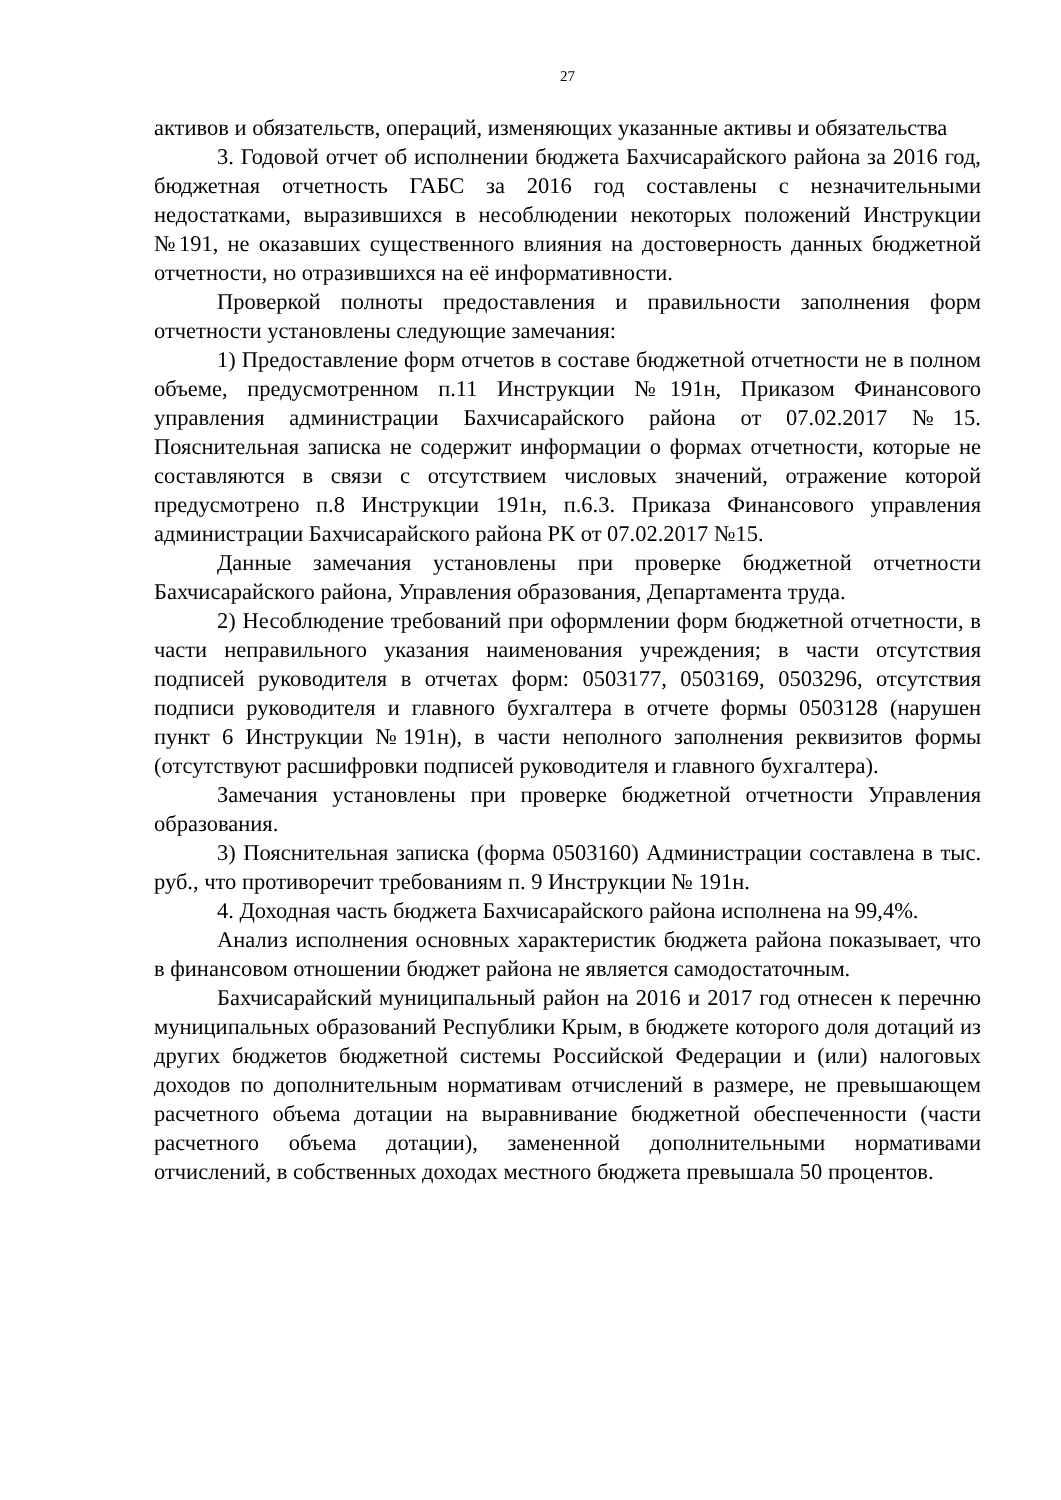27
активов и обязательств, операций, изменяющих указанные активы и обязательства
3. Годовой отчет об исполнении бюджета Бахчисарайского района за 2016 год, бюджетная отчетность ГАБС за 2016 год составлены с незначительными недостатками, выразившихся в несоблюдении некоторых положений Инструкции №191, не оказавших существенного влияния на достоверность данных бюджетной отчетности, но отразившихся на её информативности.
Проверкой полноты предоставления и правильности заполнения форм отчетности установлены следующие замечания:
1) Предоставление форм отчетов в составе бюджетной отчетности не в полном объеме, предусмотренном п.11 Инструкции №191н, Приказом Финансового управления администрации Бахчисарайского района от 07.02.2017 №15. Пояснительная записка не содержит информации о формах отчетности, которые не составляются в связи с отсутствием числовых значений, отражение которой предусмотрено п.8 Инструкции 191н, п.6.3. Приказа Финансового управления администрации Бахчисарайского района РК от 07.02.2017 №15.
Данные замечания установлены при проверке бюджетной отчетности Бахчисарайского района, Управления образования, Департамента труда.
2) Несоблюдение требований при оформлении форм бюджетной отчетности, в части неправильного указания наименования учреждения; в части отсутствия подписей руководителя в отчетах форм: 0503177, 0503169, 0503296, отсутствия подписи руководителя и главного бухгалтера в отчете формы 0503128 (нарушен пункт 6 Инструкции №191н), в части неполного заполнения реквизитов формы (отсутствуют расшифровки подписей руководителя и главного бухгалтера).
Замечания установлены при проверке бюджетной отчетности Управления образования.
3) Пояснительная записка (форма 0503160) Администрации составлена в тыс. руб., что противоречит требованиям п. 9 Инструкции № 191н.
4. Доходная часть бюджета Бахчисарайского района исполнена на 99,4%.
Анализ исполнения основных характеристик бюджета района показывает, что в финансовом отношении бюджет района не является самодостаточным.
Бахчисарайский муниципальный район на 2016 и 2017 год отнесен к перечню муниципальных образований Республики Крым, в бюджете которого доля дотаций из других бюджетов бюджетной системы Российской Федерации и (или) налоговых доходов по дополнительным нормативам отчислений в размере, не превышающем расчетного объема дотации на выравнивание бюджетной обеспеченности (части расчетного объема дотации), замененной дополнительными нормативами отчислений, в собственных доходах местного бюджета превышала 50 процентов.